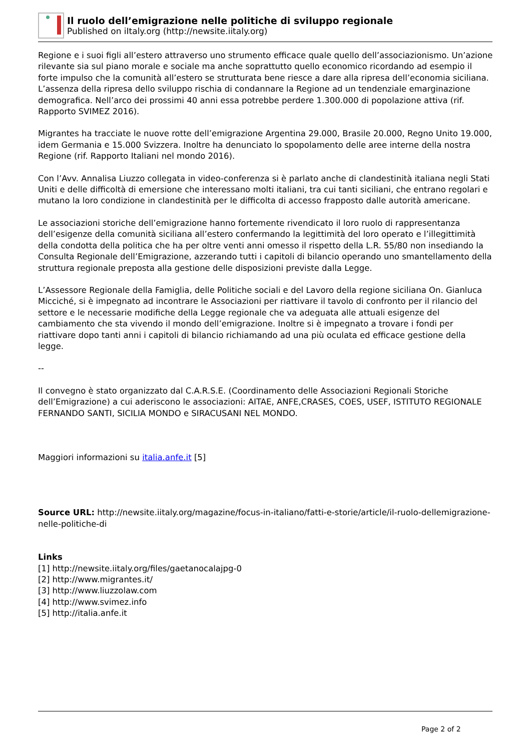Il ruolo dell’emigrazione nelle politiche di sviluppo regionale
Published on iItaly.org (http://newsite.iitaly.org)
Regione e i suoi figli all’estero attraverso uno strumento efficace quale quello dell’associazionismo. Un’azione rilevante sia sul piano morale e sociale ma anche soprattutto quello economico ricordando ad esempio il forte impulso che la comunità all’estero se strutturata bene riesce a dare alla ripresa dell’economia siciliana. L’assenza della ripresa dello sviluppo rischia di condannare la Regione ad un tendenziale emarginazione demografica. Nell’arco dei prossimi 40 anni essa potrebbe perdere 1.300.000 di popolazione attiva (rif. Rapporto SVIMEZ 2016).
Migrantes ha tracciate le nuove rotte dell’emigrazione Argentina 29.000, Brasile 20.000, Regno Unito 19.000, idem Germania e 15.000 Svizzera. Inoltre ha denunciato lo spopolamento delle aree interne della nostra Regione (rif. Rapporto Italiani nel mondo 2016).
Con l’Avv. Annalisa Liuzzo collegata in video-conferenza si è parlato anche di clandestinità italiana negli Stati Uniti e delle difficoltà di emersione che interessano molti italiani, tra cui tanti siciliani, che entrano regolari e mutano la loro condizione in clandestinità per le difficolta di accesso frapposto dalle autorità americane.
Le associazioni storiche dell’emigrazione hanno fortemente rivendicato il loro ruolo di rappresentanza dell’esigenze della comunità siciliana all’estero confermando la legittimità del loro operato e l’illegittimità della condotta della politica che ha per oltre venti anni omesso il rispetto della L.R. 55/80 non insediando la Consulta Regionale dell’Emigrazione, azzerando tutti i capitoli di bilancio operando uno smantellamento della struttura regionale preposta alla gestione delle disposizioni previste dalla Legge.
L’Assessore Regionale della Famiglia, delle Politiche sociali e del Lavoro della regione siciliana On. Gianluca Micciché, si è impegnato ad incontrare le Associazioni per riattivare il tavolo di confronto per il rilancio del settore e le necessarie modifiche della Legge regionale che va adeguata alle attuali esigenze del cambiamento che sta vivendo il mondo dell’emigrazione. Inoltre si è impegnato a trovare i fondi per riattivare dopo tanti anni i capitoli di bilancio richiamando ad una più oculata ed efficace gestione della legge.
--
Il convegno è stato organizzato dal C.A.R.S.E. (Coordinamento delle Associazioni Regionali Storiche dell’Emigrazione) a cui aderiscono le associazioni: AITAE, ANFE,CRASES, COES, USEF, ISTITUTO REGIONALE FERNANDO SANTI, SICILIA MONDO e SIRACUSANI NEL MONDO.
Maggiori informazioni su italia.anfe.it [5]
Source URL: http://newsite.iitaly.org/magazine/focus-in-italiano/fatti-e-storie/article/il-ruolo-dellemigrazione-nelle-politiche-di
Links
[1] http://newsite.iitaly.org/files/gaetanocalajpg-0
[2] http://www.migrantes.it/
[3] http://www.liuzzolaw.com
[4] http://www.svimez.info
[5] http://italia.anfe.it
Page 2 of 2